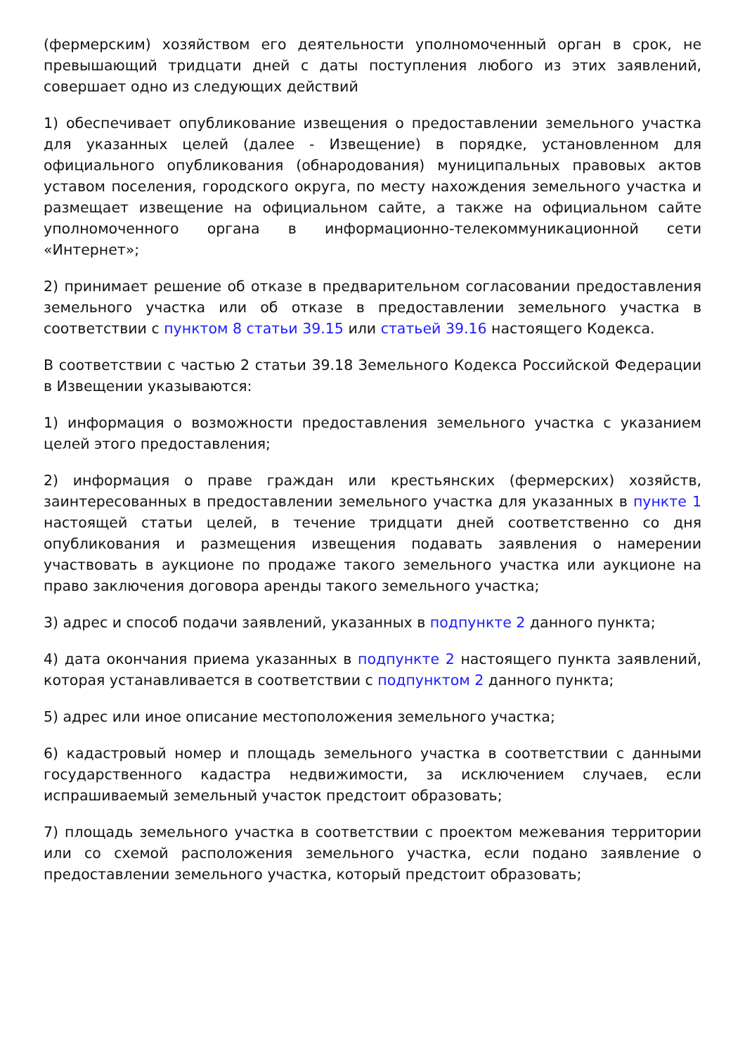(фермерским) хозяйством его деятельности уполномоченный орган в срок, не превышающий тридцати дней с даты поступления любого из этих заявлений, совершает одно из следующих действий
1) обеспечивает опубликование извещения о предоставлении земельного участка для указанных целей (далее - Извещение) в порядке, установленном для официального опубликования (обнародования) муниципальных правовых актов уставом поселения, городского округа, по месту нахождения земельного участка и размещает извещение на официальном сайте, а также на официальном сайте уполномоченного органа в информационно-телекоммуникационной сети «Интернет»;
2) принимает решение об отказе в предварительном согласовании предоставления земельного участка или об отказе в предоставлении земельного участка в соответствии с пунктом 8 статьи 39.15 или статьей 39.16 настоящего Кодекса.
В соответствии с частью 2 статьи 39.18 Земельного Кодекса Российской Федерации в Извещении указываются:
1) информация о возможности предоставления земельного участка с указанием целей этого предоставления;
2) информация о праве граждан или крестьянских (фермерских) хозяйств, заинтересованных в предоставлении земельного участка для указанных в пункте 1 настоящей статьи целей, в течение тридцати дней соответственно со дня опубликования и размещения извещения подавать заявления о намерении участвовать в аукционе по продаже такого земельного участка или аукционе на право заключения договора аренды такого земельного участка;
3) адрес и способ подачи заявлений, указанных в подпункте 2 данного пункта;
4) дата окончания приема указанных в подпункте 2 настоящего пункта заявлений, которая устанавливается в соответствии с подпунктом 2 данного пункта;
5) адрес или иное описание местоположения земельного участка;
6) кадастровый номер и площадь земельного участка в соответствии с данными государственного кадастра недвижимости, за исключением случаев, если испрашиваемый земельный участок предстоит образовать;
7) площадь земельного участка в соответствии с проектом межевания территории или со схемой расположения земельного участка, если подано заявление о предоставлении земельного участка, который предстоит образовать;